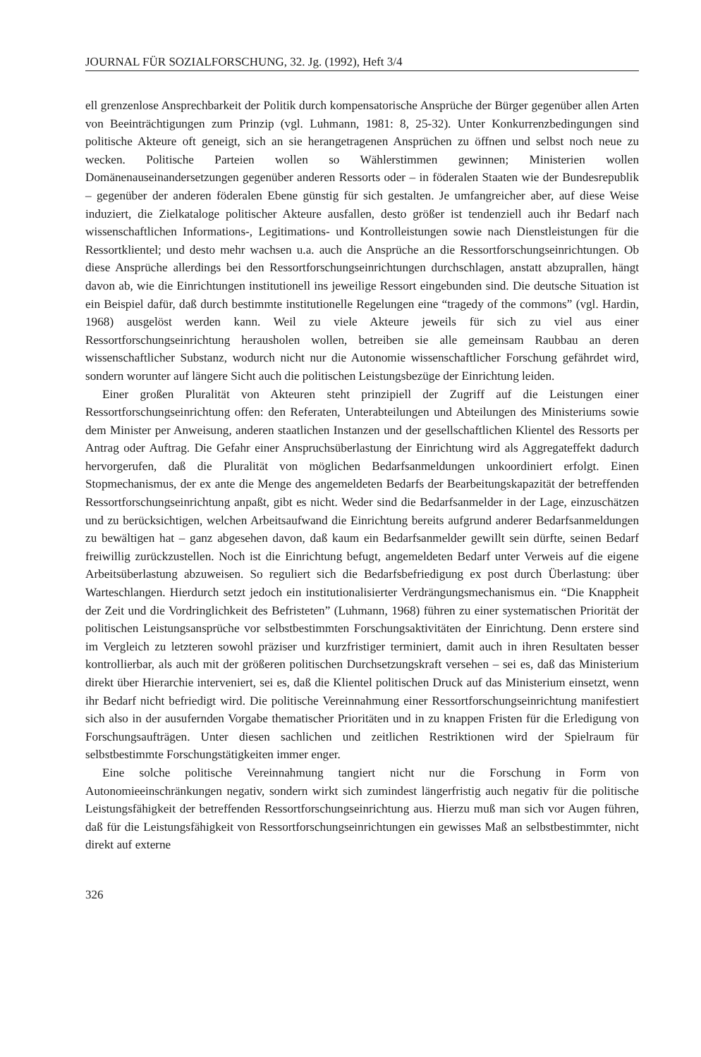JOURNAL FÜR SOZIALFORSCHUNG, 32. Jg. (1992), Heft 3/4
ell grenzenlose Ansprechbarkeit der Politik durch kompensatorische Ansprüche der Bürger gegenüber allen Arten von Beeinträchtigungen zum Prinzip (vgl. Luhmann, 1981: 8, 25-32). Unter Konkurrenzbedingungen sind politische Akteure oft geneigt, sich an sie herangetragenen Ansprüchen zu öffnen und selbst noch neue zu wecken. Politische Parteien wollen so Wählerstimmen gewinnen; Ministerien wollen Domänenauseinandersetzungen gegenüber anderen Ressorts oder – in föderalen Staaten wie der Bundesrepublik – gegenüber der anderen föderalen Ebene günstig für sich gestalten. Je umfangreicher aber, auf diese Weise induziert, die Zielkataloge politischer Akteure ausfallen, desto größer ist tendenziell auch ihr Bedarf nach wissenschaftlichen Informations-, Legitimations- und Kontrolleistungen sowie nach Dienstleistungen für die Ressortklientel; und desto mehr wachsen u.a. auch die Ansprüche an die Ressortforschungseinrichtungen. Ob diese Ansprüche allerdings bei den Ressortforschungseinrichtungen durchschlagen, anstatt abzuprallen, hängt davon ab, wie die Einrichtungen institutionell ins jeweilige Ressort eingebunden sind. Die deutsche Situation ist ein Beispiel dafür, daß durch bestimmte institutionelle Regelungen eine “tragedy of the commons” (vgl. Hardin, 1968) ausgelöst werden kann. Weil zu viele Akteure jeweils für sich zu viel aus einer Ressortforschungseinrichtung herausholen wollen, betreiben sie alle gemeinsam Raubbau an deren wissenschaftlicher Substanz, wodurch nicht nur die Autonomie wissenschaftlicher Forschung gefährdet wird, sondern worunter auf längere Sicht auch die politischen Leistungsbezüge der Einrichtung leiden.
Einer großen Pluralität von Akteuren steht prinzipiell der Zugriff auf die Leistungen einer Ressortforschungseinrichtung offen: den Referaten, Unterabteilungen und Abteilungen des Ministeriums sowie dem Minister per Anweisung, anderen staatlichen Instanzen und der gesellschaftlichen Klientel des Ressorts per Antrag oder Auftrag. Die Gefahr einer Anspruchsüberlastung der Einrichtung wird als Aggregateffekt dadurch hervorgerufen, daß die Pluralität von möglichen Bedarfsanmeldungen unkoordiniert erfolgt. Einen Stopmechanismus, der ex ante die Menge des angemeldeten Bedarfs der Bearbeitungskapazität der betreffenden Ressortforschungseinrichtung anpaßt, gibt es nicht. Weder sind die Bedarfsanmelder in der Lage, einzuschätzen und zu berücksichtigen, welchen Arbeitsaufwand die Einrichtung bereits aufgrund anderer Bedarfsanmeldungen zu bewältigen hat – ganz abgesehen davon, daß kaum ein Bedarfsanmelder gewillt sein dürfte, seinen Bedarf freiwillig zurückzustellen. Noch ist die Einrichtung befugt, angemeldeten Bedarf unter Verweis auf die eigene Arbeitsüberlastung abzuweisen. So reguliert sich die Bedarfsbefriedigung ex post durch Überlastung: über Warteschlangen. Hierdurch setzt jedoch ein institutionalisierter Verdrängungsmechanismus ein. “Die Knappheit der Zeit und die Vordringlichkeit des Befristeten” (Luhmann, 1968) führen zu einer systematischen Priorität der politischen Leistungsansprüche vor selbstbestimmten Forschungsaktivitäten der Einrichtung. Denn erstere sind im Vergleich zu letzteren sowohl präziser und kurzfristiger terminiert, damit auch in ihren Resultaten besser kontrollierbar, als auch mit der größeren politischen Durchsetzungskraft versehen – sei es, daß das Ministerium direkt über Hierarchie interveniert, sei es, daß die Klientel politischen Druck auf das Ministerium einsetzt, wenn ihr Bedarf nicht befriedigt wird. Die politische Vereinnahmung einer Ressortforschungseinrichtung manifestiert sich also in der ausufernden Vorgabe thematischer Prioritäten und in zu knappen Fristen für die Erledigung von Forschungsaufträgen. Unter diesen sachlichen und zeitlichen Restriktionen wird der Spielraum für selbstbestimmte Forschungstätigkeiten immer enger.
Eine solche politische Vereinnahmung tangiert nicht nur die Forschung in Form von Autonomieeinschränkungen negativ, sondern wirkt sich zumindest längerfristig auch negativ für die politische Leistungsfähigkeit der betreffenden Ressortforschungseinrichtung aus. Hierzu muß man sich vor Augen führen, daß für die Leistungsfähigkeit von Ressortforschungseinrichtungen ein gewisses Maß an selbstbestimmter, nicht direkt auf externe
326